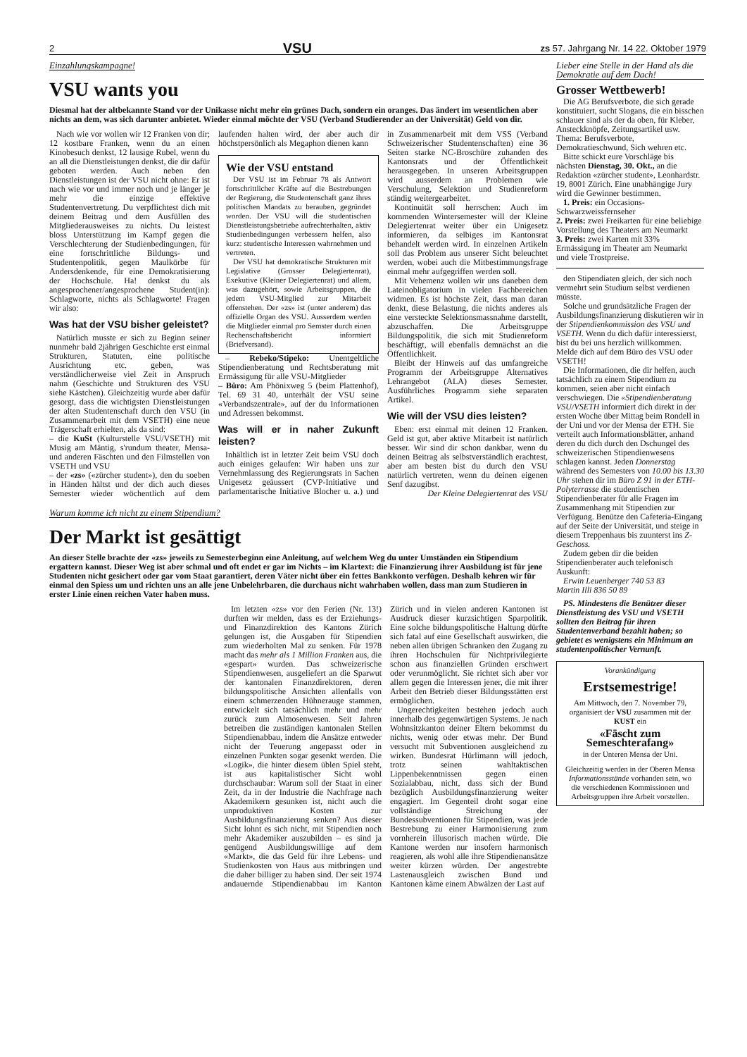2 VSU zs 57. Jahrgang Nr. 14 22. Oktober 1979
Einzahlungskampagne!
VSU wants you
Diesmal hat der altbekannte Stand vor der Unikasse nicht mehr ein grünes Dach, sondern ein oranges. Das ändert im wesentlichen aber nichts an dem, was sich darunter anbietet. Wieder einmal möchte der VSU (Verband Studierender an der Universität) Geld von dir.
Nach wie vor wollen wir 12 Franken von dir; 12 kostbare Franken, wenn du an einen Kinobesuch denkst, 12 lausige Rubel, wenn du an all die Dienstleistungen denkst, die dir dafür geboten werden. Auch neben den Dienstleistungen ist der VSU nicht ohne: Er ist nach wie vor und immer noch und je länger je mehr die einzige effektive Studentenvertretung. Du verpflichtest dich mit deinem Beitrag und dem Ausfüllen des Mitgliederausweises zu nichts. Du leistest bloss Unterstützung im Kampf gegen die Verschlechterung der Studienbedingungen, für eine fortschrittliche Bildungs- und Studentenpolitik, gegen Maulkörbe für Andersdenkende, für eine Demokratisierung der Hochschule. Ha! denkst du als angesprochener/angesprochene Student(in): Schlagworte, nichts als Schlagworte! Fragen wir also:
Was hat der VSU bisher geleistet?
Natürlich musste er sich zu Beginn seiner nunmehr bald 2jährigen Geschichte erst einmal Strukturen, Statuten, eine politische Ausrichtung etc. geben, was verständlicherweise viel Zeit in Anspruch nahm (Geschichte und Strukturen des VSU siehe Kästchen). Gleichzeitig wurde aber dafür gesorgt, dass die wichtigsten Dienstleistungen der alten Studentenschaft durch den VSU (in Zusammenarbeit mit dem VSETH) eine neue Trägerschaft erhielten, als da sind:
– die KuSt (Kulturstelle VSU/VSETH) mit Musig am Mäntig, s'rundum theater, Mensa- und anderen Fäschten und den Filmstellen von VSETH und VSU
– der «zs» («zürcher student»), den du soeben in Händen hältst und der dich auch dieses Semester wieder wöchentlich auf dem laufenden halten wird, der aber auch dir höchstpersönlich als Megaphon dienen kann
Wie der VSU entstand
Der VSU ist im Februar 78 als Antwort fortschrittlicher Kräfte auf die Bestrebungen der Regierung, die Studentenschaft ganz ihres politischen Mandats zu berauben, gegründet worden. Der VSU will die studentischen Dienstleistungsbetriebe aufrechterhalten, aktiv Studienbedingungen verbessern helfen, also kurz: studentische Interessen wahrnehmen und vertreten.
Der VSU hat demokratische Strukturen mit Legislative (Grosser Delegiertenrat), Exekutive (Kleiner Delegiertenrat) und allem, was dazugehört, sowie Arbeitsgruppen, die jedem VSU-Mitglied zur Mitarbeit offenstehen. Der «zs» ist (unter anderem) das offizielle Organ des VSU. Ausserdem werden die Mitglieder einmal pro Semster durch einen Rechenschaftsbericht informiert (Briefversand).
– Rebeko/Stipeko: Unentgeltliche Stipendienberatung und Rechtsberatung mit Ermässigung für alle VSU-Mitglieder
– Büro: Am Phönixweg 5 (beim Plattenhof), Tel. 69 31 40, unterhält der VSU seine «Verbandszentrale», auf der du Informationen und Adressen bekommst.
Was will er in naher Zukunft leisten?
Inhältlich ist in letzter Zeit beim VSU doch auch einiges gelaufen: Wir haben uns zur Vernehmlassung des Regierungsrats in Sachen Unigesetz geäussert (CVP-Initiative und parlamentarische Initiative Blocher u. a.) und in Zusammenarbeit mit dem VSS (Verband Schweizerischer Studentenschaften) eine 36 Seiten starke NC-Broschüre zuhanden des Kantonsrats und der Öffentlichkeit herausgegeben. In unseren Arbeitsgruppen wird ausserdem an Problemen wie Verschulung, Selektion und Studienreform ständig weitergearbeitet.
Kontinuität soll herrschen: Auch im kommenden Wintersemester will der Kleine Delegiertenrat weiter über ein Unigesetz informieren, da selbiges im Kantonsrat behandelt werden wird. In einzelnen Artikeln soll das Problem aus unserer Sicht beleuchtet werden, wobei auch die Mitbestimmungsfrage einmal mehr aufgegriffen werden soll.
Mit Vehemenz wollen wir uns daneben dem Lateinobligatorium in vielen Fachbereichen widmen. Es ist höchste Zeit, dass man daran denkt, diese Belastung, die nichts anderes als eine versteckte Selektionsmassnahme darstellt, abzuschaffen. Die Arbeitsgruppe Bildungspolitik, die sich mit Studienreform beschäftigt, will ebenfalls demnächst an die Öffentlichkeit.
Bleibt der Hinweis auf das umfangreiche Programm der Arbeitsgruppe Alternatives Lehrangebot (ALA) dieses Semester. Ausführliches Programm siehe separaten Artikel.
Wie will der VSU dies leisten?
Eben: erst einmal mit deinen 12 Franken. Geld ist gut, aber aktive Mitarbeit ist natürlich besser. Wir sind dir schon dankbar, wenn du deinen Beitrag als selbstverständlich erachtest, aber am besten bist du durch den VSU natürlich vertreten, wenn du deinen eigenen Senf dazugibst.
Der Kleine Delegiertenrat des VSU
Warum komme ich nicht zu einem Stipendium?
Der Markt ist gesättigt
An dieser Stelle brachte der «zs» jeweils zu Semesterbeginn eine Anleitung, auf welchem Weg du unter Umständen ein Stipendium ergattern kannst. Dieser Weg ist aber schmal und oft endet er gar im Nichts – im Klartext: die Finanzierung ihrer Ausbildung ist für jene Studenten nicht gesichert oder gar vom Staat garantiert, deren Väter nicht über ein fettes Bankkonto verfügen. Deshalb kehren wir für einmal den Spiess um und richten uns an alle jene Unbelehrbaren, die durchaus nicht wahrhaben wollen, dass man zum Studieren in erster Linie einen reichen Vater haben muss.
Im letzten «zs» vor den Ferien (Nr. 13!) durften wir melden, dass es der Erziehungs- und Finanzdirektion des Kantons Zürich gelungen ist, die Ausgaben für Stipendien zum wiederholten Mal zu senken. Für 1978 macht das mehr als 1 Million Franken aus, die «gespart» wurden. Das schweizerische Stipendienwesen, ausgeliefert an die Sparwut der kantonalen Finanzdirektoren, deren bildungspolitische Ansichten allenfalls von einem schmerzenden Hühnerauge stammen, entwickelt sich tatsächlich mehr und mehr zurück zum Almosenwesen. Seit Jahren betreiben die zuständigen kantonalen Stellen Stipendienabbau, indem die Ansätze entweder nicht der Teuerung angepasst oder in einzelnen Punkten sogar gesenkt werden. Die «Logik», die hinter diesem üblen Spiel steht, ist aus kapitalistischer Sicht wohl durchschaubar: Warum soll der Staat in einer Zeit, da in der Industrie die Nachfrage nach Akademikern gesunken ist, nicht auch die unproduktiven Kosten zur Ausbildungsfinanzierung senken? Aus dieser Sicht lohnt es sich nicht, mit Stipendien noch mehr Akademiker auszubilden – es sind ja genügend Ausbildungswillige auf dem «Markt», die das Geld für ihre Lebens- und Studienkosten von Haus aus mitbringen und die daher billiger zu haben sind. Der seit 1974 andauernde Stipendienabbau im Kanton Zürich und in vielen anderen Kantonen ist Ausdruck dieser kurzsichtigen Sparpolitik. Eine solche bildungspolitische Haltung dürfte sich fatal auf eine Gesellschaft auswirken, die neben allen übrigen Schranken den Zugang zu ihren Hochschulen für Nichtprivilegierte schon aus finanziellen Gründen erschwert oder verunmöglicht. Sie richtet sich aber vor allem gegen die Interessen jener, die mit ihrer Arbeit den Betrieb dieser Bildungsstätten erst ermöglichen.
Ungerechtigkeiten bestehen jedoch auch innerhalb des gegenwärtigen Systems. Je nach Wohnsitzkanton deiner Eltern bekommst du nichts, wenig oder etwas mehr. Der Bund versucht mit Subventionen ausgleichend zu wirken. Bundesrat Hürlimann will jedoch, trotz seinen wahltaktischen Lippenbekenntnissen gegen einen Sozialabbau, nicht, dass sich der Bund bezüglich Ausbildungsfinanzierung weiter engagiert. Im Gegenteil droht sogar eine vollständige Streichung der Bundessubventionen für Stipendien, was jede Bestrebung zu einer Harmonisierung zum vornherein illusorisch machen würde. Die Kantone werden nur insofern harmonisch reagieren, als wohl alle ihre Stipendienansätze weiter kürzen würden. Der angestrebte Lastenausgleich zwischen Bund und Kantonen käme einem Abwälzen der Last auf
Lieber eine Stelle in der Hand als die Demokratie auf dem Dach!
Grosser Wettbewerb!
Die AG Berufsverbote, die sich gerade konstituiert, sucht Slogans, die ein bisschen schlauer sind als der da oben, für Kleber, Ansteckknöpfe, Zeitungsartikel usw. Thema: Berufsverbote, Demokratieschwund, Sich wehren etc.
Bitte schickt eure Vorschläge bis nächsten Dienstag, 30. Okt., an die Redaktion «zürcher student», Leonhardstr. 19, 8001 Zürich. Eine unabhängige Jury wird die Gewinner bestimmen.
1. Preis: ein Occasions-Schwarzweissfernseher
2. Preis: zwei Freikarten für eine beliebige Vorstellung des Theaters am Neumarkt
3. Preis: zwei Karten mit 33% Ermässigung im Theater am Neumarkt
und viele Trostpreise.
den Stipendiaten gleich, der sich noch vermehrt sein Studium selbst verdienen müsste.
Solche und grundsätzliche Fragen der Ausbildungsfinanzierung diskutieren wir in der Stipendienkommission des VSU und VSETH. Wenn du dich dafür interessierst, bist du bei uns herzlich willkommen. Melde dich auf dem Büro des VSU oder VSETH!
Die Informationen, die dir helfen, auch tatsächlich zu einem Stipendium zu kommen, seien aber nicht einfach verschwiegen. Die «Stipendienberatung VSU/VSETH informiert dich direkt in der ersten Woche über Mittag beim Rondell in der Uni und vor der Mensa der ETH. Sie verteilt auch Informationsblätter, anhand deren du dich durch den Dschungel des schweizerischen Stipendienwesens schlagen kannst. Jeden Donnerstag während des Semesters von 10.00 bis 13.30 Uhr stehen dir im Büro Z 91 in der ETH-Polyterrasse die studentischen Stipendienberater für alle Fragen im Zusammenhang mit Stipendien zur Verfügung. Benütze den Cafeteria-Eingang auf der Seite der Universität, und steige in diesem Treppenhaus bis zuunterst ins Z-Geschoss.
Zudem geben dir die beiden Stipendienberater auch telefonisch Auskunft:
Erwin Leuenberger 740 53 83
Martin Illi 836 50 89
PS. Mindestens die Benützer dieser Dienstleistung des VSU und VSETH sollten den Beitrag für ihren Studentenverband bezahlt haben; so gebietet es wenigstens ein Minimum an studentenpolitischer Vernunft.
Vorankündigung
Erstsemestrige!
Am Mittwoch, den 7. November 79, organisiert der VSU zusammen mit der KUST ein
«Fäscht zum Semeschterafang»
in der Unteren Mensa der Uni.
Gleichzeitig werden in der Oberen Mensa Informationsstände vorhanden sein, wo die verschiedenen Kommissionen und Arbeitsgruppen ihre Arbeit vorstellen.